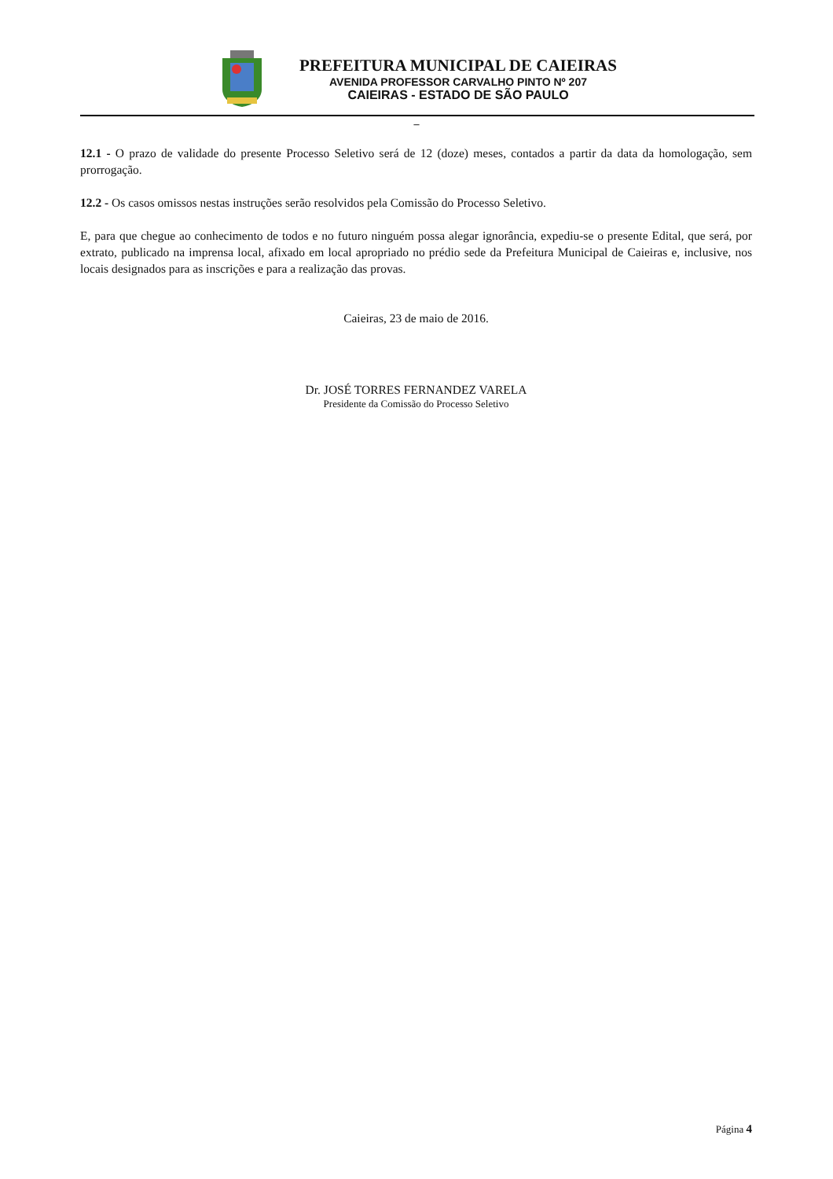PREFEITURA MUNICIPAL DE CAIEIRAS
AVENIDA PROFESSOR CARVALHO PINTO Nº 207
CAIEIRAS - ESTADO DE SÃO PAULO
–
12.1 - O prazo de validade do presente Processo Seletivo será de 12 (doze) meses, contados a partir da data da homologação, sem prorrogação.
12.2 - Os casos omissos nestas instruções serão resolvidos pela Comissão do Processo Seletivo.
E, para que chegue ao conhecimento de todos e no futuro ninguém possa alegar ignorância, expediu-se o presente Edital, que será, por extrato, publicado na imprensa local, afixado em local apropriado no prédio sede da Prefeitura Municipal de Caieiras e, inclusive, nos locais designados para as inscrições e para a realização das provas.
Caieiras, 23 de maio de 2016.
Dr. JOSÉ TORRES FERNANDEZ VARELA
Presidente da Comissão do Processo Seletivo
Página 4